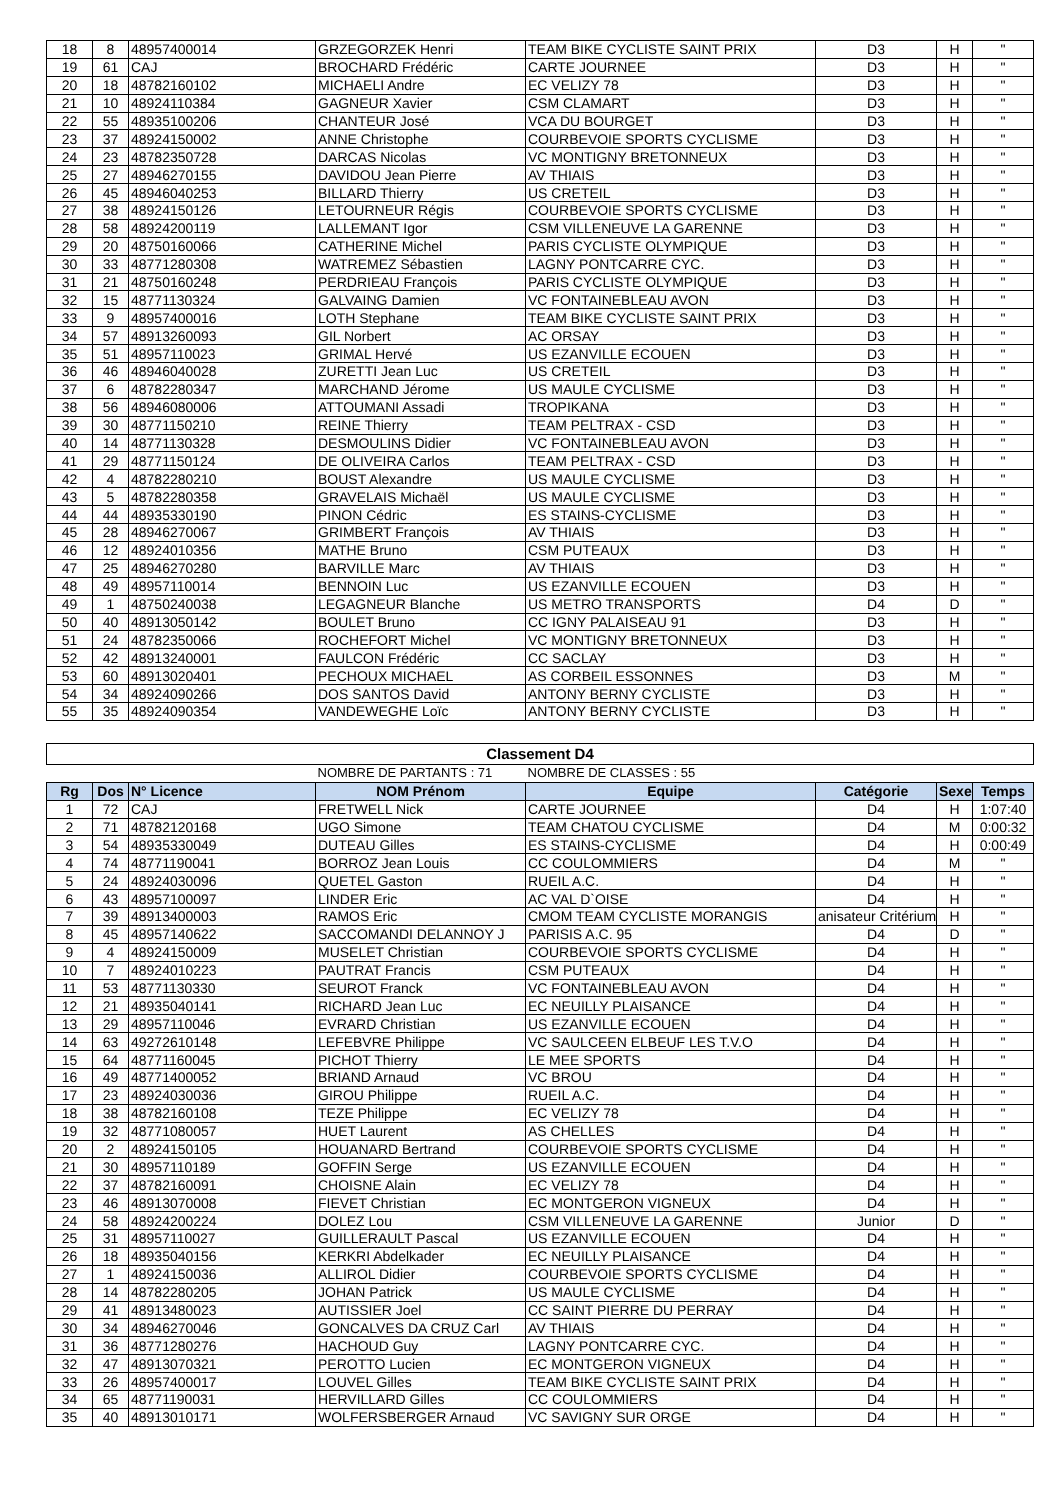| 18 | 8 | 48957400014 | GRZEGORZEK Henri | TEAM BIKE CYCLISTE SAINT PRIX | D3 | H | " |
| 19 | 61 | CAJ | BROCHARD Frédéric | CARTE JOURNEE | D3 | H | " |
| 20 | 18 | 48782160102 | MICHAELI Andre | EC VELIZY 78 | D3 | H | " |
| 21 | 10 | 48924110384 | GAGNEUR Xavier | CSM CLAMART | D3 | H | " |
| 22 | 55 | 48935100206 | CHANTEUR José | VCA DU BOURGET | D3 | H | " |
| 23 | 37 | 48924150002 | ANNE Christophe | COURBEVOIE SPORTS CYCLISME | D3 | H | " |
| 24 | 23 | 48782350728 | DARCAS Nicolas | VC MONTIGNY BRETONNEUX | D3 | H | " |
| 25 | 27 | 48946270155 | DAVIDOU Jean Pierre | AV THIAIS | D3 | H | " |
| 26 | 45 | 48946040253 | BILLARD Thierry | US CRETEIL | D3 | H | " |
| 27 | 38 | 48924150126 | LETOURNEUR Régis | COURBEVOIE SPORTS CYCLISME | D3 | H | " |
| 28 | 58 | 48924200119 | LALLEMANT Igor | CSM VILLENEUVE LA GARENNE | D3 | H | " |
| 29 | 20 | 48750160066 | CATHERINE Michel | PARIS CYCLISTE OLYMPIQUE | D3 | H | " |
| 30 | 33 | 48771280308 | WATREMEZ Sébastien | LAGNY PONTCARRE CYC. | D3 | H | " |
| 31 | 21 | 48750160248 | PERDRIEAU François | PARIS CYCLISTE OLYMPIQUE | D3 | H | " |
| 32 | 15 | 48771130324 | GALVAING Damien | VC FONTAINEBLEAU AVON | D3 | H | " |
| 33 | 9 | 48957400016 | LOTH Stephane | TEAM BIKE CYCLISTE SAINT PRIX | D3 | H | " |
| 34 | 57 | 48913260093 | GIL Norbert | AC ORSAY | D3 | H | " |
| 35 | 51 | 48957110023 | GRIMAL Hervé | US EZANVILLE ECOUEN | D3 | H | " |
| 36 | 46 | 48946040028 | ZURETTI Jean Luc | US CRETEIL | D3 | H | " |
| 37 | 6 | 48782280347 | MARCHAND Jérome | US MAULE CYCLISME | D3 | H | " |
| 38 | 56 | 48946080006 | ATTOUMANI Assadi | TROPIKANA | D3 | H | " |
| 39 | 30 | 48771150210 | REINE Thierry | TEAM PELTRAX - CSD | D3 | H | " |
| 40 | 14 | 48771130328 | DESMOULINS Didier | VC FONTAINEBLEAU AVON | D3 | H | " |
| 41 | 29 | 48771150124 | DE OLIVEIRA Carlos | TEAM PELTRAX - CSD | D3 | H | " |
| 42 | 4 | 48782280210 | BOUST Alexandre | US MAULE CYCLISME | D3 | H | " |
| 43 | 5 | 48782280358 | GRAVELAIS Michaël | US MAULE CYCLISME | D3 | H | " |
| 44 | 44 | 48935330190 | PINON Cédric | ES STAINS-CYCLISME | D3 | H | " |
| 45 | 28 | 48946270067 | GRIMBERT François | AV THIAIS | D3 | H | " |
| 46 | 12 | 48924010356 | MATHE Bruno | CSM PUTEAUX | D3 | H | " |
| 47 | 25 | 48946270280 | BARVILLE Marc | AV THIAIS | D3 | H | " |
| 48 | 49 | 48957110014 | BENNOIN Luc | US EZANVILLE ECOUEN | D3 | H | " |
| 49 | 1 | 48750240038 | LEGAGNEUR Blanche | US METRO TRANSPORTS | D4 | D | " |
| 50 | 40 | 48913050142 | BOULET Bruno | CC IGNY PALAISEAU 91 | D3 | H | " |
| 51 | 24 | 48782350066 | ROCHEFORT Michel | VC MONTIGNY BRETONNEUX | D3 | H | " |
| 52 | 42 | 48913240001 | FAULCON Frédéric | CC SACLAY | D3 | H | " |
| 53 | 60 | 48913020401 | PECHOUX MICHAEL | AS CORBEIL ESSONNES | D3 | M | " |
| 54 | 34 | 48924090266 | DOS SANTOS David | ANTONY BERNY CYCLISTE | D3 | H | " |
| 55 | 35 | 48924090354 | VANDEWEGHE Loïc | ANTONY BERNY CYCLISTE | D3 | H | " |
| Classement D4 | | | | | | | |
| | | | NOMBRE DE PARTANTS : 71 | NOMBRE DE CLASSES : 55 | | | |
| Rg | Dos | N° Licence | NOM Prénom | Equipe | Catégorie | Sexe | Temps |
| 1 | 72 | CAJ | FRETWELL Nick | CARTE JOURNEE | D4 | H | 1:07:40 |
| 2 | 71 | 48782120168 | UGO Simone | TEAM CHATOU CYCLISME | D4 | M | 0:00:32 |
| 3 | 54 | 48935330049 | DUTEAU Gilles | ES STAINS-CYCLISME | D4 | H | 0:00:49 |
| 4 | 74 | 48771190041 | BORROZ Jean Louis | CC COULOMMIERS | D4 | M | " |
| 5 | 24 | 48924030096 | QUETEL Gaston | RUEIL A.C. | D4 | H | " |
| 6 | 43 | 48957100097 | LINDER Eric | AC VAL D`OISE | D4 | H | " |
| 7 | 39 | 48913400003 | RAMOS Eric | CMOM TEAM CYCLISTE MORANGIS | anisateur Critérium | H | " |
| 8 | 45 | 48957140622 | SACCOMANDI DELANNOY J | PARISIS A.C. 95 | D4 | D | " |
| 9 | 4 | 48924150009 | MUSELET Christian | COURBEVOIE SPORTS CYCLISME | D4 | H | " |
| 10 | 7 | 48924010223 | PAUTRAT Francis | CSM PUTEAUX | D4 | H | " |
| 11 | 53 | 48771130330 | SEUROT Franck | VC FONTAINEBLEAU AVON | D4 | H | " |
| 12 | 21 | 48935040141 | RICHARD Jean Luc | EC NEUILLY PLAISANCE | D4 | H | " |
| 13 | 29 | 48957110046 | EVRARD Christian | US EZANVILLE ECOUEN | D4 | H | " |
| 14 | 63 | 49272610148 | LEFEBVRE Philippe | VC SAULCEEN ELBEUF LES T.V.O | D4 | H | " |
| 15 | 64 | 48771160045 | PICHOT Thierry | LE MEE SPORTS | D4 | H | " |
| 16 | 49 | 48771400052 | BRIAND Arnaud | VC BROU | D4 | H | " |
| 17 | 23 | 48924030036 | GIROU Philippe | RUEIL A.C. | D4 | H | " |
| 18 | 38 | 48782160108 | TEZE Philippe | EC VELIZY 78 | D4 | H | " |
| 19 | 32 | 48771080057 | HUET Laurent | AS CHELLES | D4 | H | " |
| 20 | 2 | 48924150105 | HOUANARD Bertrand | COURBEVOIE SPORTS CYCLISME | D4 | H | " |
| 21 | 30 | 48957110189 | GOFFIN Serge | US EZANVILLE ECOUEN | D4 | H | " |
| 22 | 37 | 48782160091 | CHOISNE Alain | EC VELIZY 78 | D4 | H | " |
| 23 | 46 | 48913070008 | FIEVET Christian | EC MONTGERON VIGNEUX | D4 | H | " |
| 24 | 58 | 48924200224 | DOLEZ Lou | CSM VILLENEUVE LA GARENNE | Junior | D | " |
| 25 | 31 | 48957110027 | GUILLERAULT Pascal | US EZANVILLE ECOUEN | D4 | H | " |
| 26 | 18 | 48935040156 | KERKRI Abdelkader | EC NEUILLY PLAISANCE | D4 | H | " |
| 27 | 1 | 48924150036 | ALLIROL Didier | COURBEVOIE SPORTS CYCLISME | D4 | H | " |
| 28 | 14 | 48782280205 | JOHAN Patrick | US MAULE CYCLISME | D4 | H | " |
| 29 | 41 | 48913480023 | AUTISSIER Joel | CC SAINT PIERRE DU PERRAY | D4 | H | " |
| 30 | 34 | 48946270046 | GONCALVES DA CRUZ Carl | AV THIAIS | D4 | H | " |
| 31 | 36 | 48771280276 | HACHOUD Guy | LAGNY PONTCARRE CYC. | D4 | H | " |
| 32 | 47 | 48913070321 | PEROTTO Lucien | EC MONTGERON VIGNEUX | D4 | H | " |
| 33 | 26 | 48957400017 | LOUVEL Gilles | TEAM BIKE CYCLISTE SAINT PRIX | D4 | H | " |
| 34 | 65 | 48771190031 | HERVILLARD Gilles | CC COULOMMIERS | D4 | H | " |
| 35 | 40 | 48913010171 | WOLFERSBERGER Arnaud | VC SAVIGNY SUR ORGE | D4 | H | " |